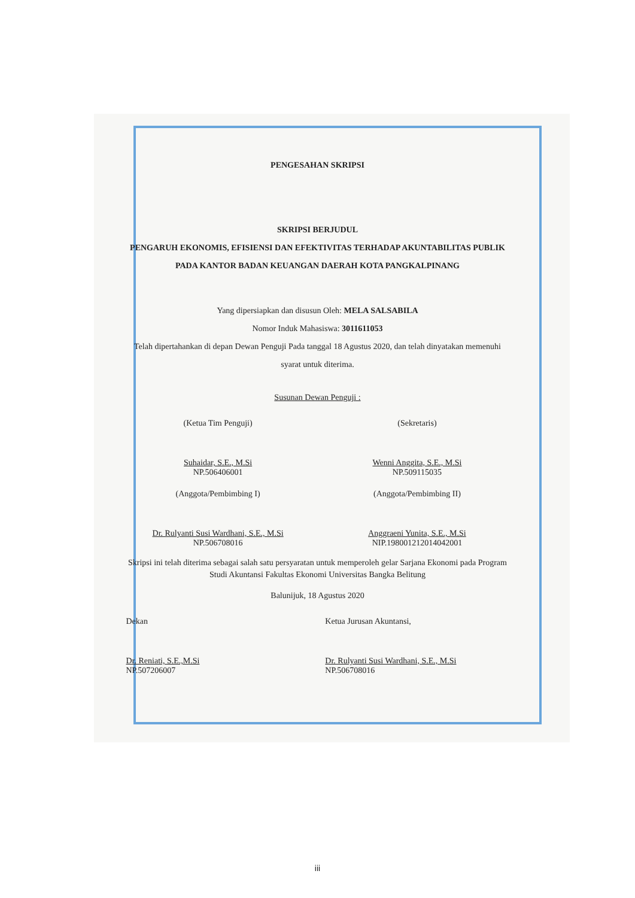PENGESAHAN SKRIPSI
SKRIPSI BERJUDUL
PENGARUH EKONOMIS, EFISIENSI DAN EFEKTIVITAS TERHADAP AKUNTABILITAS PUBLIK PADA KANTOR BADAN KEUANGAN DAERAH KOTA PANGKALPINANG
Yang dipersiapkan dan disusun Oleh: MELA SALSABILA
Nomor Induk Mahasiswa: 3011611053
Telah dipertahankan di depan Dewan Penguji Pada tanggal 18 Agustus 2020, dan telah dinyatakan memenuhi syarat untuk diterima.
Susunan Dewan Penguji :
(Ketua Tim Penguji)
Suhaidar, S.E., M.Si
NP.506406001
(Sekretaris)
Wenni Anggita, S.E., M.Si
NP.509115035
(Anggota/Pembimbing I)
Dr. Rulyanti Susi Wardhani, S.E., M.Si
NP.506708016
(Anggota/Pembimbing II)
Anggraeni Yunita, S.E., M.Si
NIP.198001212014042001
Skripsi ini telah diterima sebagai salah satu persyaratan untuk memperoleh gelar Sarjana Ekonomi pada Program Studi Akuntansi Fakultas Ekonomi Universitas Bangka Belitung
Balunijuk, 18 Agustus 2020
Dekan
Dr. Reniati, S.E.,M.Si
NP.507206007
Ketua Jurusan Akuntansi,
Dr. Rulyanti Susi Wardhani, S.E., M.Si
NP.506708016
iii